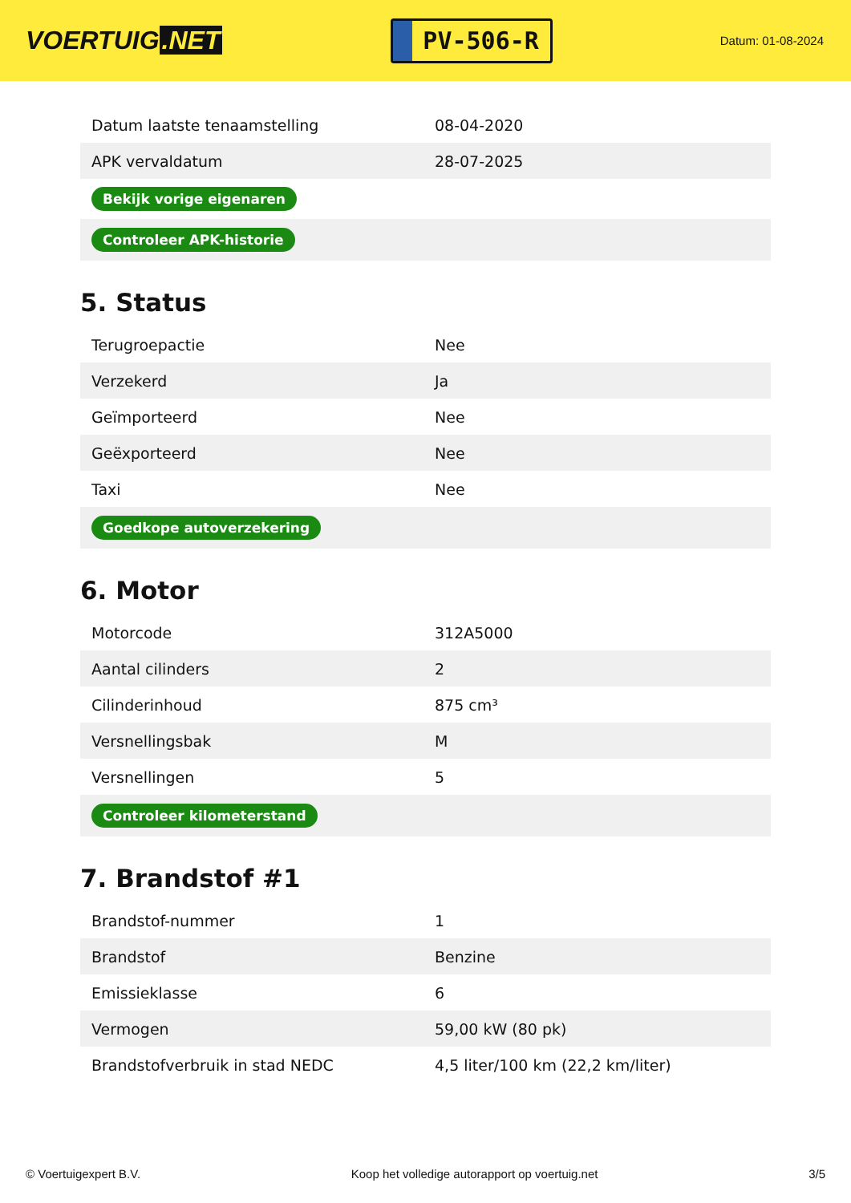VOERTUIG.NET
PV-506-R
Datum: 01-08-2024
| Datum laatste tenaamstelling | 08-04-2020 |
| APK vervaldatum | 28-07-2025 |
| Bekijk vorige eigenaren | |
| Controleer APK-historie | |
5. Status
| Terugroepactie | Nee |
| Verzekerd | Ja |
| Geïmporteerd | Nee |
| Geëxporteerd | Nee |
| Taxi | Nee |
| Goedkope autoverzekering | |
6. Motor
| Motorcode | 312A5000 |
| Aantal cilinders | 2 |
| Cilinderinhoud | 875 cm³ |
| Versnellingsbak | M |
| Versnellingen | 5 |
| Controleer kilometerstand | |
7. Brandstof #1
| Brandstof-nummer | 1 |
| Brandstof | Benzine |
| Emissieklasse | 6 |
| Vermogen | 59,00 kW (80 pk) |
| Brandstofverbruik in stad NEDC | 4,5 liter/100 km (22,2 km/liter) |
© Voertuigexpert B.V. Koop het volledige autorapport op voertuig.net 3/5